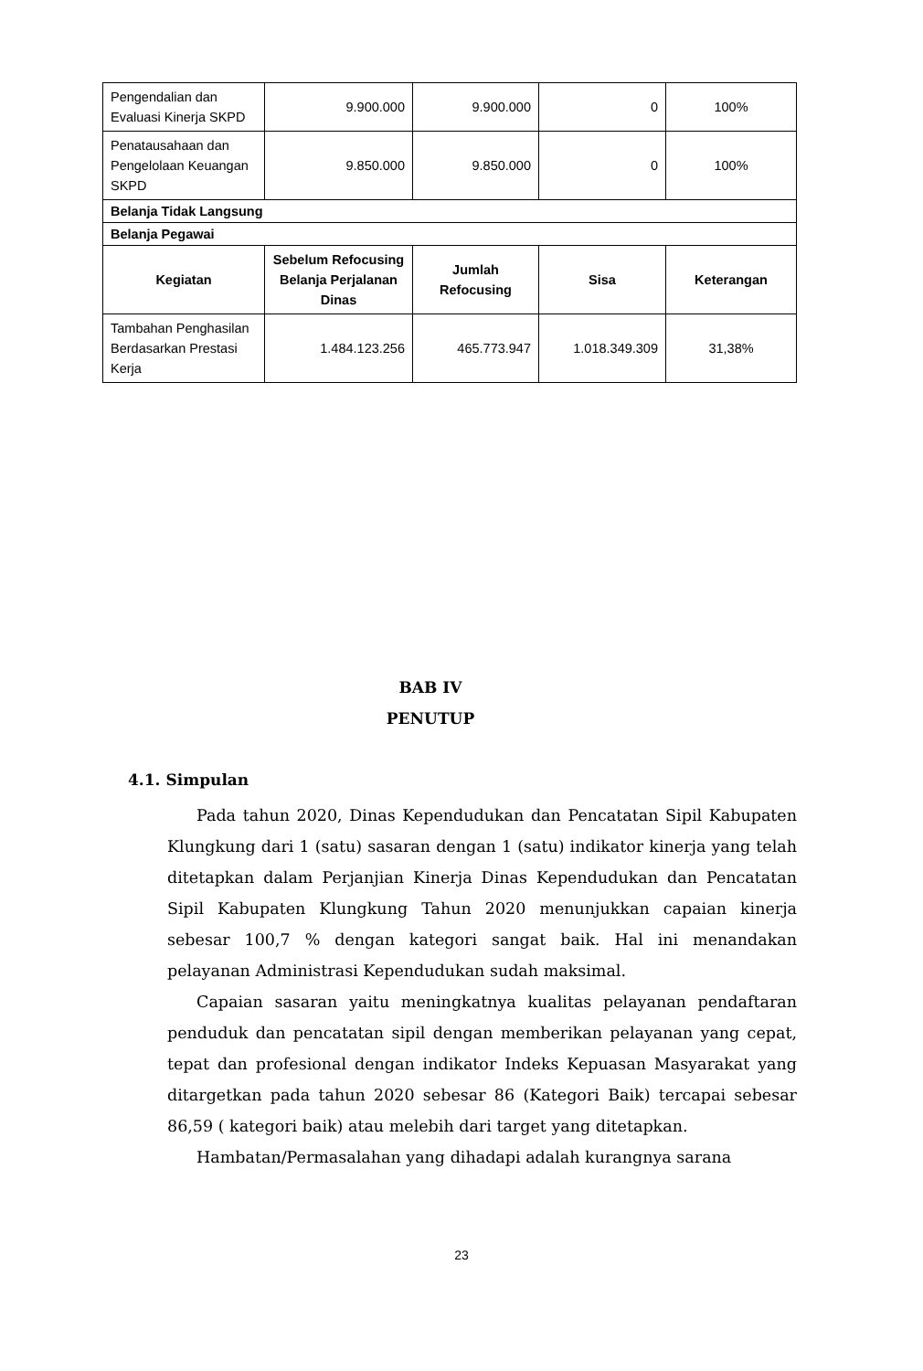| Pengendalian dan Evaluasi Kinerja SKPD | 9.900.000 | 9.900.000 | 0 | 100% |
| Penatausahaan dan Pengelolaan Keuangan SKPD | 9.850.000 | 9.850.000 | 0 | 100% |
| Belanja Tidak Langsung | | | | |
| Belanja Pegawai | | | | |
| Kegiatan | Sebelum Refocusing Belanja Perjalanan Dinas | Jumlah Refocusing | Sisa | Keterangan |
| Tambahan Penghasilan Berdasarkan Prestasi Kerja | 1.484.123.256 | 465.773.947 | 1.018.349.309 | 31,38% |
BAB IV
PENUTUP
4.1. Simpulan
Pada tahun 2020, Dinas Kependudukan dan Pencatatan Sipil Kabupaten Klungkung dari 1 (satu) sasaran dengan 1 (satu) indikator kinerja yang telah ditetapkan dalam Perjanjian Kinerja Dinas Kependudukan dan Pencatatan Sipil Kabupaten Klungkung Tahun 2020 menunjukkan capaian kinerja sebesar 100,7 % dengan kategori sangat baik. Hal ini menandakan pelayanan Administrasi Kependudukan sudah maksimal.
Capaian sasaran yaitu meningkatnya kualitas pelayanan pendaftaran penduduk dan pencatatan sipil dengan memberikan pelayanan yang cepat, tepat dan profesional dengan indikator Indeks Kepuasan Masyarakat yang ditargetkan pada tahun 2020 sebesar 86 (Kategori Baik) tercapai sebesar 86,59 ( kategori baik) atau melebih dari target yang ditetapkan.
Hambatan/Permasalahan yang dihadapi adalah kurangnya sarana
23